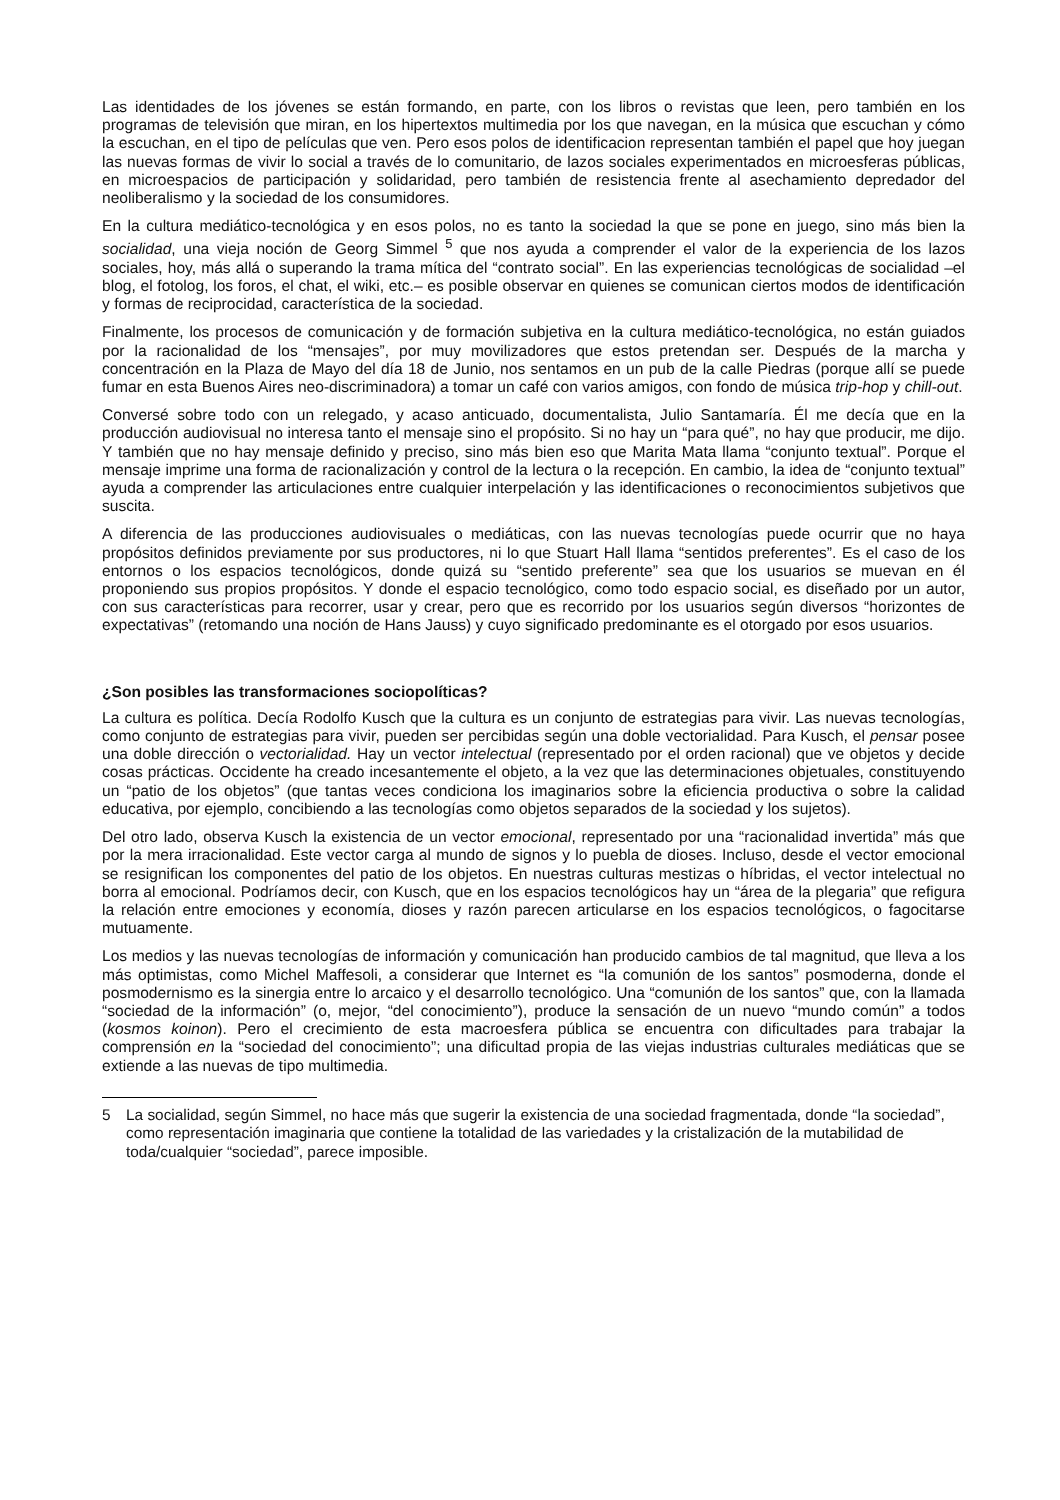Las identidades de los jóvenes se están formando, en parte, con los libros o revistas que leen, pero también en los programas de televisión que miran, en los hipertextos multimedia por los que navegan, en la música que escuchan y cómo la escuchan, en el tipo de películas que ven. Pero esos polos de identificacion representan también el papel que hoy juegan las nuevas formas de vivir lo social a través de lo comunitario, de lazos sociales experimentados en microesferas públicas, en microespacios de participación y solidaridad, pero también de resistencia frente al asechamiento depredador del neoliberalismo y la sociedad de los consumidores.
En la cultura mediático-tecnológica y en esos polos, no es tanto la sociedad la que se pone en juego, sino más bien la socialidad, una vieja noción de Georg Simmel <sup>5</sup> que nos ayuda a comprender el valor de la experiencia de los lazos sociales, hoy, más allá o superando la trama mítica del “contrato social”. En las experiencias tecnológicas de socialidad –el blog, el fotolog, los foros, el chat, el wiki, etc.– es posible observar en quienes se comunican ciertos modos de identificación y formas de reciprocidad, característica de la sociedad.
Finalmente, los procesos de comunicación y de formación subjetiva en la cultura mediático-tecnológica, no están guiados por la racionalidad de los “mensajes”, por muy movilizadores que estos pretendan ser. Después de la marcha y concentración en la Plaza de Mayo del día 18 de Junio, nos sentamos en un pub de la calle Piedras (porque allí se puede fumar en esta Buenos Aires neo-discriminadora) a tomar un café con varios amigos, con fondo de música trip-hop y chill-out.
Conversé sobre todo con un relegado, y acaso anticuado, documentalista, Julio Santamaría. Él me decía que en la producción audiovisual no interesa tanto el mensaje sino el propósito. Si no hay un “para qué”, no hay que producir, me dijo. Y también que no hay mensaje definido y preciso, sino más bien eso que Marita Mata llama “conjunto textual”. Porque el mensaje imprime una forma de racionalización y control de la lectura o la recepción. En cambio, la idea de “conjunto textual” ayuda a comprender las articulaciones entre cualquier interpelación y las identificaciones o reconocimientos subjetivos que suscita.
A diferencia de las producciones audiovisuales o mediáticas, con las nuevas tecnologías puede ocurrir que no haya propósitos definidos previamente por sus productores, ni lo que Stuart Hall llama “sentidos preferentes”. Es el caso de los entornos o los espacios tecnológicos, donde quizá su “sentido preferente” sea que los usuarios se muevan en él proponiendo sus propios propósitos. Y donde el espacio tecnológico, como todo espacio social, es diseñado por un autor, con sus características para recorrer, usar y crear, pero que es recorrido por los usuarios según diversos “horizontes de expectativas” (retomando una noción de Hans Jauss) y cuyo significado predominante es el otorgado por esos usuarios.
¿Son posibles las transformaciones sociopolíticas?
La cultura es política. Decía Rodolfo Kusch que la cultura es un conjunto de estrategias para vivir. Las nuevas tecnologías, como conjunto de estrategias para vivir, pueden ser percibidas según una doble vectorialidad. Para Kusch, el pensar posee una doble dirección o vectorialidad. Hay un vector intelectual (representado por el orden racional) que ve objetos y decide cosas prácticas. Occidente ha creado incesantemente el objeto, a la vez que las determinaciones objetuales, constituyendo un “patio de los objetos” (que tantas veces condiciona los imaginarios sobre la eficiencia productiva o sobre la calidad educativa, por ejemplo, concibiendo a las tecnologías como objetos separados de la sociedad y los sujetos).
Del otro lado, observa Kusch la existencia de un vector emocional, representado por una “racionalidad invertida” más que por la mera irracionalidad. Este vector carga al mundo de signos y lo puebla de dioses. Incluso, desde el vector emocional se resignifican los componentes del patio de los objetos. En nuestras culturas mestizas o híbridas, el vector intelectual no borra al emocional. Podríamos decir, con Kusch, que en los espacios tecnológicos hay un “área de la plegaria” que refigura la relación entre emociones y economía, dioses y razón parecen articularse en los espacios tecnológicos, o fagocitarse mutuamente.
Los medios y las nuevas tecnologías de información y comunicación han producido cambios de tal magnitud, que lleva a los más optimistas, como Michel Maffesoli, a considerar que Internet es “la comunión de los santos” posmoderna, donde el posmodernismo es la sinergia entre lo arcaico y el desarrollo tecnológico. Una “comunión de los santos” que, con la llamada “sociedad de la información” (o, mejor, “del conocimiento”), produce la sensación de un nuevo “mundo común” a todos (kosmos koinon). Pero el crecimiento de esta macroesfera pública se encuentra con dificultades para trabajar la comprensión en la “sociedad del conocimiento”; una dificultad propia de las viejas industrias culturales mediáticas que se extiende a las nuevas de tipo multimedia.
5 La socialidad, según Simmel, no hace más que sugerir la existencia de una sociedad fragmentada, donde “la sociedad”, como representación imaginaria que contiene la totalidad de las variedades y la cristalización de la mutabilidad de toda/cualquier “sociedad”, parece imposible.